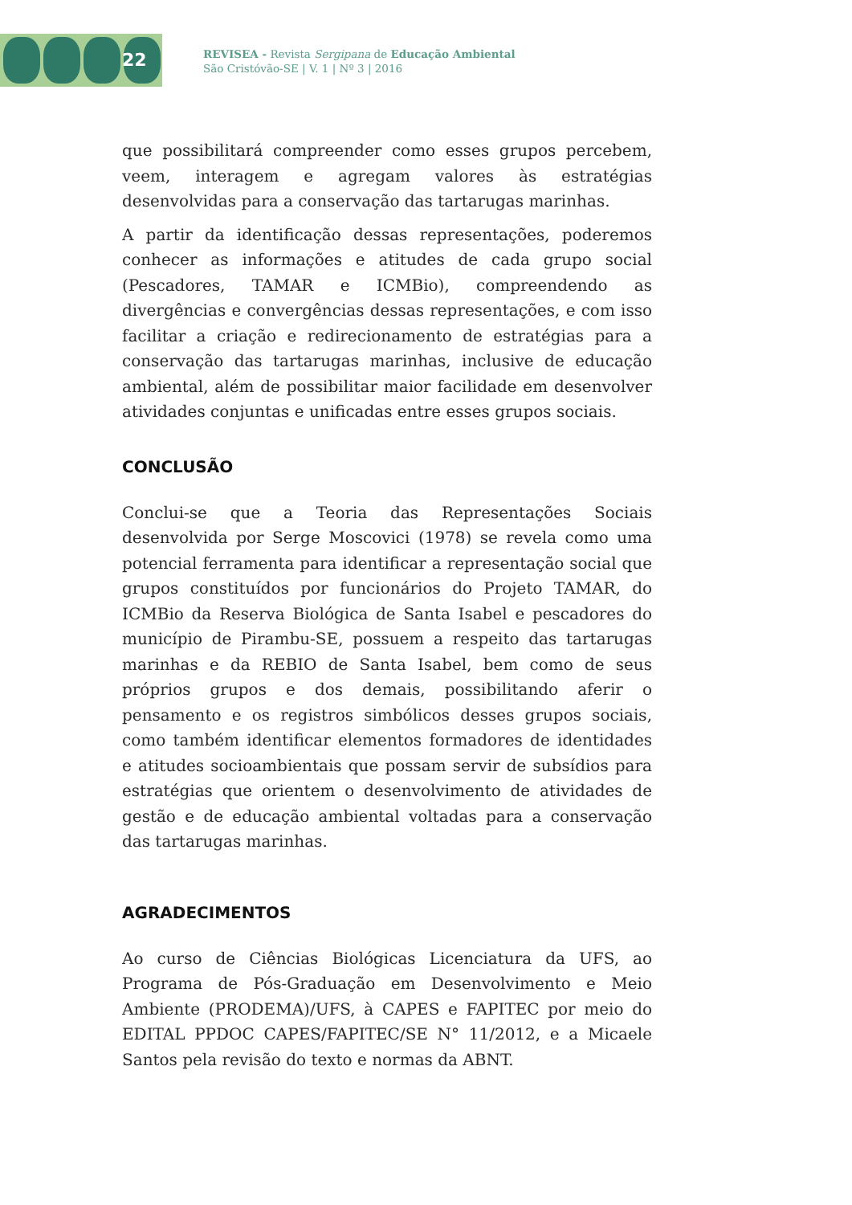22
REVISEA - Revista Sergipana de Educação Ambiental
São Cristóvão-SE | V. 1 | Nº 3 | 2016
que possibilitará compreender como esses grupos percebem, veem, interagem e agregam valores às estratégias desenvolvidas para a conservação das tartarugas marinhas.
A partir da identificação dessas representações, poderemos conhecer as informações e atitudes de cada grupo social (Pescadores, TAMAR e ICMBio), compreendendo as divergências e convergências dessas representações, e com isso facilitar a criação e redirecionamento de estratégias para a conservação das tartarugas marinhas, inclusive de educação ambiental, além de possibilitar maior facilidade em desenvolver atividades conjuntas e unificadas entre esses grupos sociais.
CONCLUSÃO
Conclui-se que a Teoria das Representações Sociais desenvolvida por Serge Moscovici (1978) se revela como uma potencial ferramenta para identificar a representação social que grupos constituídos por funcionários do Projeto TAMAR, do ICMBio da Reserva Biológica de Santa Isabel e pescadores do município de Pirambu-SE, possuem a respeito das tartarugas marinhas e da REBIO de Santa Isabel, bem como de seus próprios grupos e dos demais, possibilitando aferir o pensamento e os registros simbólicos desses grupos sociais, como também identificar elementos formadores de identidades e atitudes socioambientais que possam servir de subsídios para estratégias que orientem o desenvolvimento de atividades de gestão e de educação ambiental voltadas para a conservação das tartarugas marinhas.
AGRADECIMENTOS
Ao curso de Ciências Biológicas Licenciatura da UFS, ao Programa de Pós-Graduação em Desenvolvimento e Meio Ambiente (PRODEMA)/UFS, à CAPES e FAPITEC por meio do EDITAL PPDOC CAPES/FAPITEC/SE N° 11/2012, e a Micaele Santos pela revisão do texto e normas da ABNT.